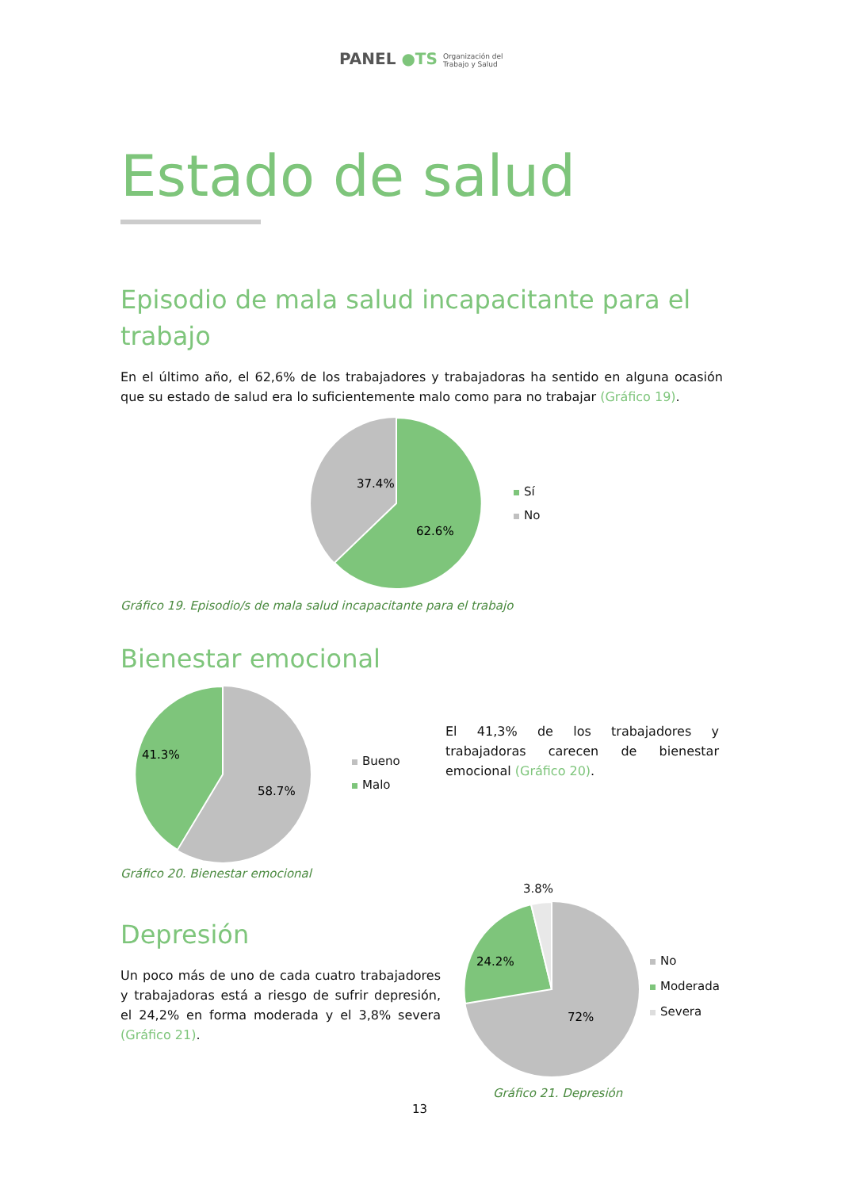PANEL ●TS Organización del
Trabajo y Salud
Estado de salud
Episodio de mala salud incapacitante para el trabajo
En el último año, el 62,6% de los trabajadores y trabajadoras ha sentido en alguna ocasión que su estado de salud era lo suficientemente malo como para no trabajar (Gráfico 19).
37.4%
62.6%
Sí
No
Gráfico 19. Episodio/s de mala salud incapacitante para el trabajo
Bienestar emocional
41.3%
58.7%
Bueno
Malo
El 41,3% de los trabajadores y trabajadoras carecen de bienestar emocional (Gráfico 20).
Gráfico 20. Bienestar emocional
Depresión
Un poco más de uno de cada cuatro trabajadores y trabajadoras está a riesgo de sufrir depresión, el 24,2% en forma moderada y el 3,8% severa (Gráfico 21).
3.8%
24.2%
72%
No
Moderada
Severa
Gráfico 21. Depresión
13